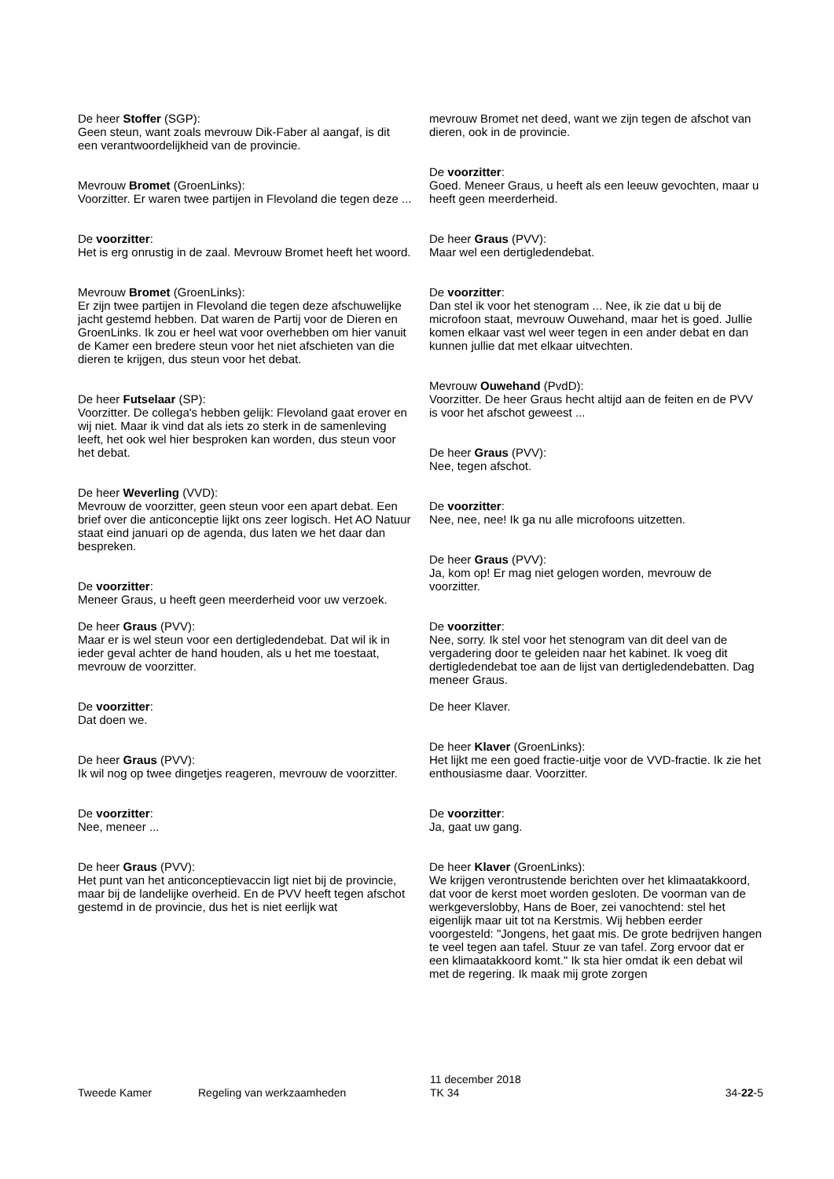De heer Stoffer (SGP):
Geen steun, want zoals mevrouw Dik-Faber al aangaf, is dit een verantwoordelijkheid van de provincie.
Mevrouw Bromet (GroenLinks):
Voorzitter. Er waren twee partijen in Flevoland die tegen deze ...
De voorzitter:
Het is erg onrustig in de zaal. Mevrouw Bromet heeft het woord.
Mevrouw Bromet (GroenLinks):
Er zijn twee partijen in Flevoland die tegen deze afschuwelijke jacht gestemd hebben. Dat waren de Partij voor de Dieren en GroenLinks. Ik zou er heel wat voor overhebben om hier vanuit de Kamer een bredere steun voor het niet afschieten van die dieren te krijgen, dus steun voor het debat.
De heer Futselaar (SP):
Voorzitter. De collega's hebben gelijk: Flevoland gaat erover en wij niet. Maar ik vind dat als iets zo sterk in de samenleving leeft, het ook wel hier besproken kan worden, dus steun voor het debat.
De heer Weverling (VVD):
Mevrouw de voorzitter, geen steun voor een apart debat. Een brief over die anticonceptie lijkt ons zeer logisch. Het AO Natuur staat eind januari op de agenda, dus laten we het daar dan bespreken.
De voorzitter:
Meneer Graus, u heeft geen meerderheid voor uw verzoek.
De heer Graus (PVV):
Maar er is wel steun voor een dertigledendebat. Dat wil ik in ieder geval achter de hand houden, als u het me toestaat, mevrouw de voorzitter.
De voorzitter:
Dat doen we.
De heer Graus (PVV):
Ik wil nog op twee dingetjes reageren, mevrouw de voorzitter.
De voorzitter:
Nee, meneer ...
De heer Graus (PVV):
Het punt van het anticonceptievaccin ligt niet bij de provincie, maar bij de landelijke overheid. En de PVV heeft tegen afschot gestemd in de provincie, dus het is niet eerlijk wat
mevrouw Bromet net deed, want we zijn tegen de afschot van dieren, ook in de provincie.
De voorzitter:
Goed. Meneer Graus, u heeft als een leeuw gevochten, maar u heeft geen meerderheid.
De heer Graus (PVV):
Maar wel een dertigledendebat.
De voorzitter:
Dan stel ik voor het stenogram ... Nee, ik zie dat u bij de microfoon staat, mevrouw Ouwehand, maar het is goed. Jullie komen elkaar vast wel weer tegen in een ander debat en dan kunnen jullie dat met elkaar uitvechten.
Mevrouw Ouwehand (PvdD):
Voorzitter. De heer Graus hecht altijd aan de feiten en de PVV is voor het afschot geweest ...
De heer Graus (PVV):
Nee, tegen afschot.
De voorzitter:
Nee, nee, nee! Ik ga nu alle microfoons uitzetten.
De heer Graus (PVV):
Ja, kom op! Er mag niet gelogen worden, mevrouw de voorzitter.
De voorzitter:
Nee, sorry. Ik stel voor het stenogram van dit deel van de vergadering door te geleiden naar het kabinet. Ik voeg dit dertigledendebat toe aan de lijst van dertigledendebatten. Dag meneer Graus.
De heer Klaver.
De heer Klaver (GroenLinks):
Het lijkt me een goed fractie-uitje voor de VVD-fractie. Ik zie het enthousiasme daar. Voorzitter.
De voorzitter:
Ja, gaat uw gang.
De heer Klaver (GroenLinks):
We krijgen verontrustende berichten over het klimaatakkoord, dat voor de kerst moet worden gesloten. De voorman van de werkgeverslobby, Hans de Boer, zei vanochtend: stel het eigenlijk maar uit tot na Kerstmis. Wij hebben eerder voorgesteld: "Jongens, het gaat mis. De grote bedrijven hangen te veel tegen aan tafel. Stuur ze van tafel. Zorg ervoor dat er een klimaatakkoord komt." Ik sta hier omdat ik een debat wil met de regering. Ik maak mij grote zorgen
Tweede Kamer Regeling van werkzaamheden
11 december 2018
TK 34
34-22-5